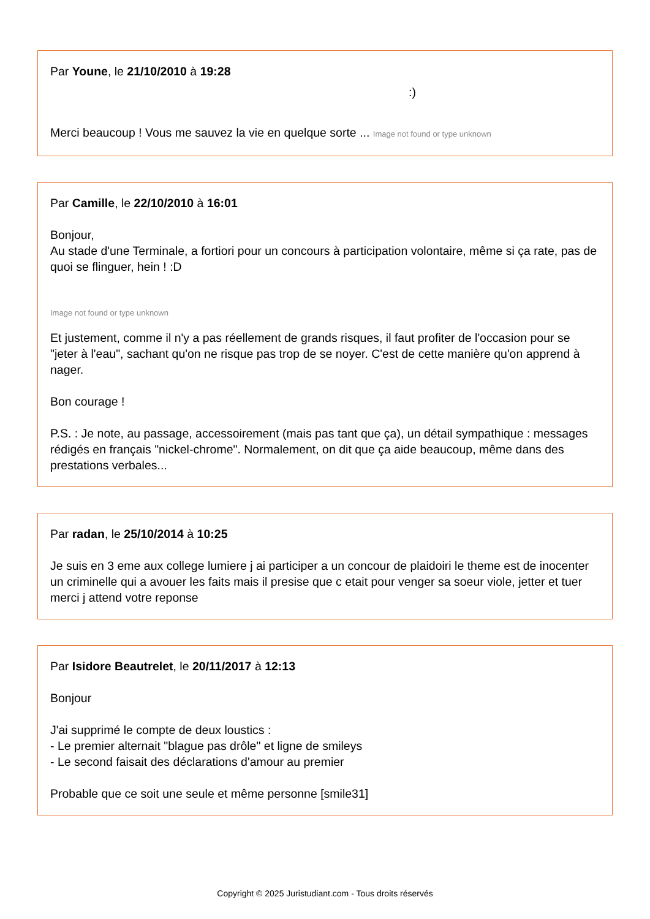Par Youne, le 21/10/2010 à 19:28
:)
Merci beaucoup ! Vous me sauvez la vie en quelque sorte ... Image not found or type unknown
Par Camille, le 22/10/2010 à 16:01
Bonjour,
Au stade d'une Terminale, a fortiori pour un concours à participation volontaire, même si ça rate, pas de quoi se flinguer, hein ! :D
Image not found or type unknown
Et justement, comme il n'y a pas réellement de grands risques, il faut profiter de l'occasion pour se "jeter à l'eau", sachant qu'on ne risque pas trop de se noyer. C'est de cette manière qu'on apprend à nager.
Bon courage !
P.S. : Je note, au passage, accessoirement (mais pas tant que ça), un détail sympathique : messages rédigés en français "nickel-chrome". Normalement, on dit que ça aide beaucoup, même dans des prestations verbales...
Par radan, le 25/10/2014 à 10:25
Je suis en 3 eme aux college lumiere j ai participer a un concour de plaidoiri le theme est de inocenter un criminelle qui a avouer les faits mais il presise que c etait pour venger sa soeur viole, jetter et tuer merci j attend votre reponse
Par Isidore Beautrelet, le 20/11/2017 à 12:13
Bonjour
J'ai supprimé le compte de deux loustics :
- Le premier alternait "blague pas drôle" et ligne de smileys
- Le second faisait des déclarations d'amour au premier
Probable que ce soit une seule et même personne [smile31]
Copyright © 2025 Juristudiant.com - Tous droits réservés